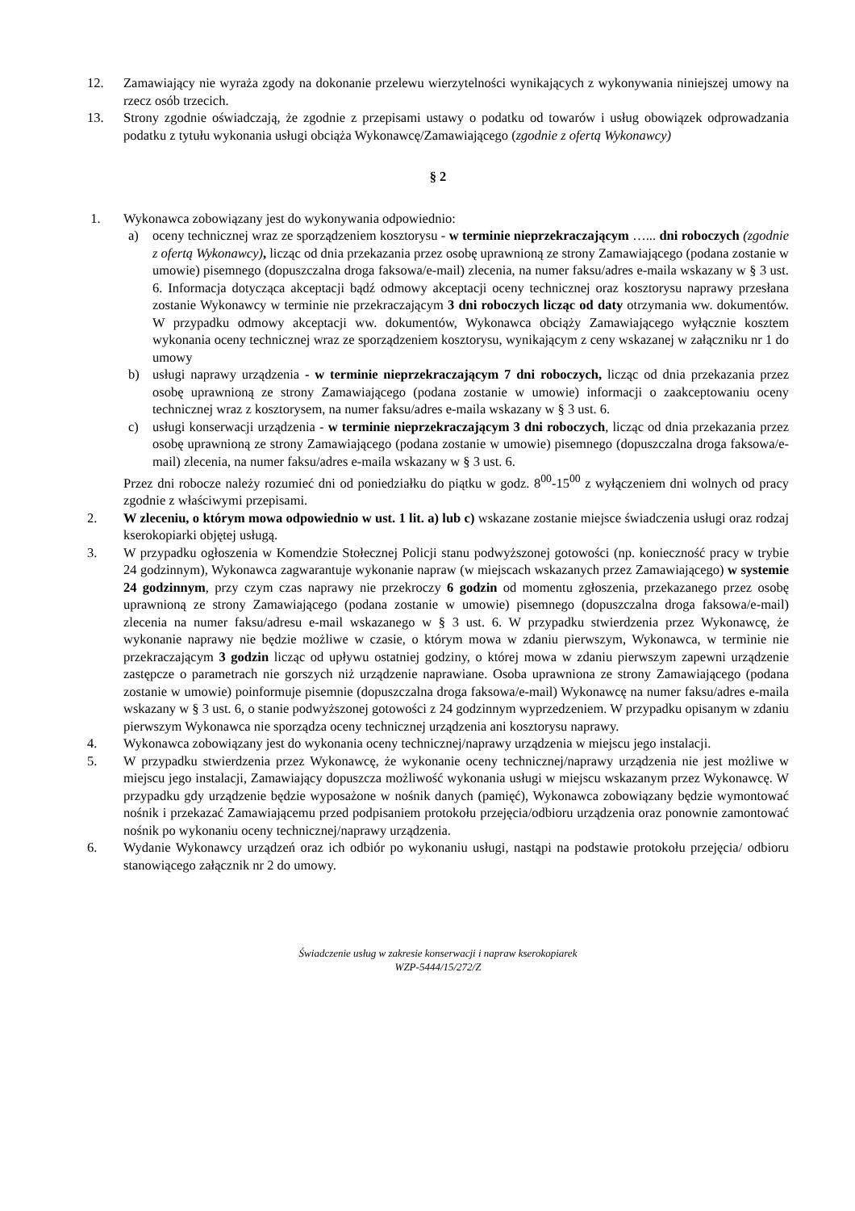12. Zamawiający nie wyraża zgody na dokonanie przelewu wierzytelności wynikających z wykonywania niniejszej umowy na rzecz osób trzecich.
13. Strony zgodnie oświadczają, że zgodnie z przepisami ustawy o podatku od towarów i usług obowiązek odprowadzania podatku z tytułu wykonania usługi obciąża Wykonawcę/Zamawiającego (zgodnie z ofertą Wykonawcy)
§ 2
1. Wykonawca zobowiązany jest do wykonywania odpowiednio:
a) oceny technicznej wraz ze sporządzeniem kosztorysu - w terminie nieprzekraczającym …... dni roboczych (zgodnie z ofertą Wykonawcy), licząc od dnia przekazania przez osobę uprawnioną ze strony Zamawiającego (podana zostanie w umowie) pisemnego (dopuszczalna droga faksowa/e-mail) zlecenia, na numer faksu/adres e-maila wskazany w § 3 ust. 6. Informacja dotycząca akceptacji bądź odmowy akceptacji oceny technicznej oraz kosztorysu naprawy przesłana zostanie Wykonawcy w terminie nie przekraczającym 3 dni roboczych licząc od daty otrzymania ww. dokumentów. W przypadku odmowy akceptacji ww. dokumentów, Wykonawca obciąży Zamawiającego wyłącznie kosztem wykonania oceny technicznej wraz ze sporządzeniem kosztorysu, wynikającym z ceny wskazanej w załączniku nr 1 do umowy
b) usługi naprawy urządzenia - w terminie nieprzekraczającym 7 dni roboczych, licząc od dnia przekazania przez osobę uprawnioną ze strony Zamawiającego (podana zostanie w umowie) informacji o zaakceptowaniu oceny technicznej wraz z kosztorysem, na numer faksu/adres e-maila wskazany w § 3 ust. 6.
c) usługi konserwacji urządzenia - w terminie nieprzekraczającym 3 dni roboczych, licząc od dnia przekazania przez osobę uprawnioną ze strony Zamawiającego (podana zostanie w umowie) pisemnego (dopuszczalna droga faksowa/e-mail) zlecenia, na numer faksu/adres e-maila wskazany w § 3 ust. 6.
Przez dni robocze należy rozumieć dni od poniedziałku do piątku w godz. 8<sup>00</sup>-15<sup>00</sup> z wyłączeniem dni wolnych od pracy zgodnie z właściwymi przepisami.
2. W zleceniu, o którym mowa odpowiednio w ust. 1 lit. a) lub c) wskazane zostanie miejsce świadczenia usługi oraz rodzaj kserokopiarki objętej usługą.
3. W przypadku ogłoszenia w Komendzie Stołecznej Policji stanu podwyższonej gotowości (np. konieczność pracy w trybie 24 godzinnym), Wykonawca zagwarantuje wykonanie napraw (w miejscach wskazanych przez Zamawiającego) w systemie 24 godzinnym, przy czym czas naprawy nie przekroczy 6 godzin od momentu zgłoszenia, przekazanego przez osobę uprawnioną ze strony Zamawiającego (podana zostanie w umowie) pisemnego (dopuszczalna droga faksowa/e-mail) zlecenia na numer faksu/adresu e-mail wskazanego w § 3 ust. 6. W przypadku stwierdzenia przez Wykonawcę, że wykonanie naprawy nie będzie możliwe w czasie, o którym mowa w zdaniu pierwszym, Wykonawca, w terminie nie przekraczającym 3 godzin licząc od upływu ostatniej godziny, o której mowa w zdaniu pierwszym zapewni urządzenie zastępcze o parametrach nie gorszych niż urządzenie naprawiane. Osoba uprawniona ze strony Zamawiającego (podana zostanie w umowie) poinformuje pisemnie (dopuszczalna droga faksowa/e-mail) Wykonawcę na numer faksu/adres e-maila wskazany w § 3 ust. 6, o stanie podwyższonej gotowości z 24 godzinnym wyprzedzeniem. W przypadku opisanym w zdaniu pierwszym Wykonawca nie sporządza oceny technicznej urządzenia ani kosztorysu naprawy.
4. Wykonawca zobowiązany jest do wykonania oceny technicznej/naprawy urządzenia w miejscu jego instalacji.
5. W przypadku stwierdzenia przez Wykonawcę, że wykonanie oceny technicznej/naprawy urządzenia nie jest możliwe w miejscu jego instalacji, Zamawiający dopuszcza możliwość wykonania usługi w miejscu wskazanym przez Wykonawcę. W przypadku gdy urządzenie będzie wyposażone w nośnik danych (pamięć), Wykonawca zobowiązany będzie wymontować nośnik i przekazać Zamawiającemu przed podpisaniem protokołu przejęcia/odbioru urządzenia oraz ponownie zamontować nośnik po wykonaniu oceny technicznej/naprawy urządzenia.
6. Wydanie Wykonawcy urządzeń oraz ich odbiór po wykonaniu usługi, nastąpi na podstawie protokołu przejęcia/ odbioru stanowiącego załącznik nr 2 do umowy.
Świadczenie usług w zakresie konserwacji i napraw kserokopiarek
WZP-5444/15/272/Z